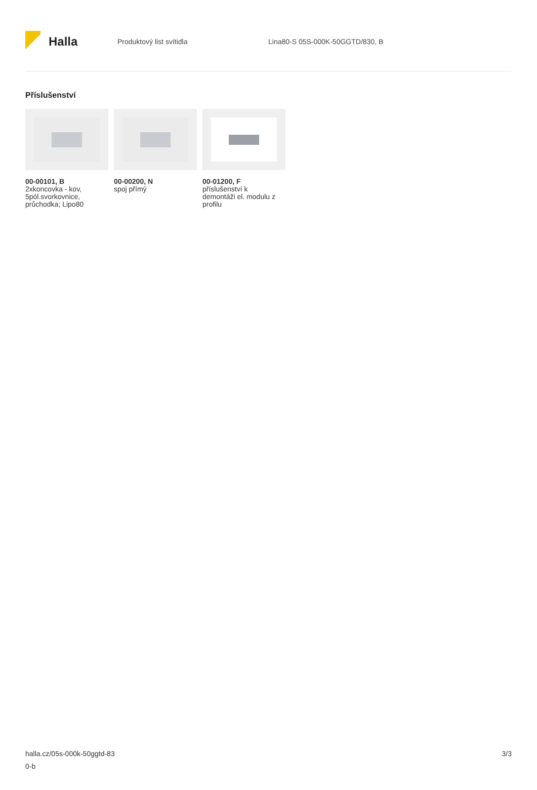Halla
Produktový list svítidla
Lina80-S 05S-000K-50GGTD/830, B
Příslušenství
00-00101, B
2xkoncovka - kov,
5pól.svorkovnice,
průchodka; Lipo80
00-00200, N
spoj přímý
00-01200, F
příslušenství k
demontáži el. modulu z
profilu
halla.cz/05s-000k-50ggtd-83
0-b
3/3